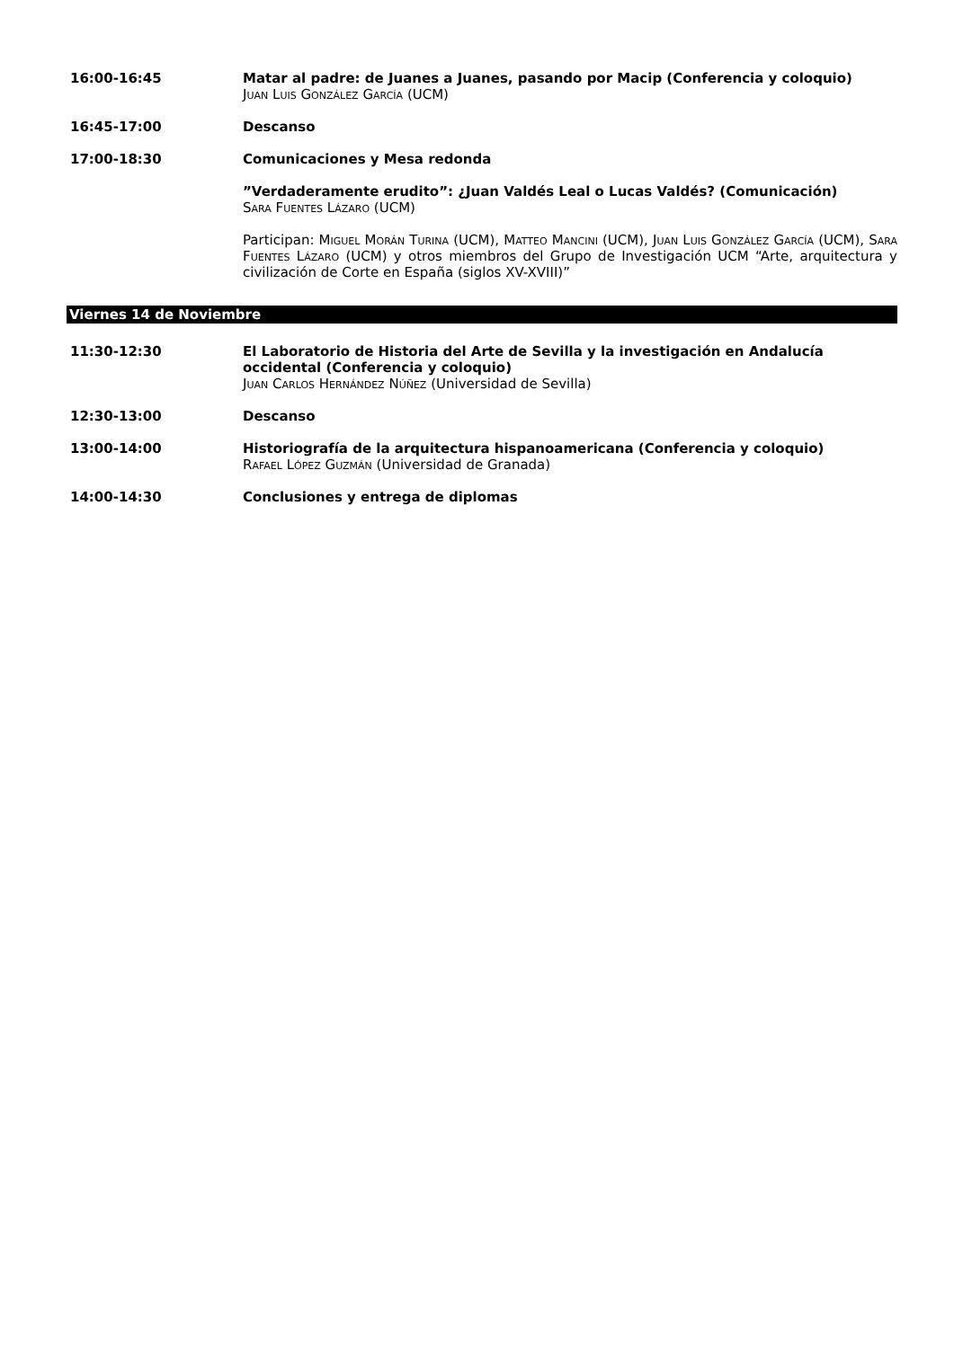16:00-16:45 Matar al padre: de Juanes a Juanes, pasando por Macip (Conferencia y coloquio)
JUAN LUIS GONZÁLEZ GARCÍA (UCM)
16:45-17:00 Descanso
17:00-18:30 Comunicaciones y Mesa redonda
”Verdaderamente erudito”: ¿Juan Valdés Leal o Lucas Valdés? (Comunicación)
SARA FUENTES LÁZARO (UCM)
Participan: MIGUEL MORÁN TURINA (UCM), MATTEO MANCINI (UCM), JUAN LUIS GONZÁLEZ GARCÍA (UCM), SARA FUENTES LÁZARO (UCM) y otros miembros del Grupo de Investigación UCM “Arte, arquitectura y civilización de Corte en España (siglos XV-XVIII)”
Viernes 14 de Noviembre
11:30-12:30 El Laboratorio de Historia del Arte de Sevilla y la investigación en Andalucía occidental (Conferencia y coloquio)
JUAN CARLOS HERNÁNDEZ NÚÑEZ (Universidad de Sevilla)
12:30-13:00 Descanso
13:00-14:00 Historiografía de la arquitectura hispanoamericana (Conferencia y coloquio)
RAFAEL LÓPEZ GUZMÁN (Universidad de Granada)
14:00-14:30 Conclusiones y entrega de diplomas